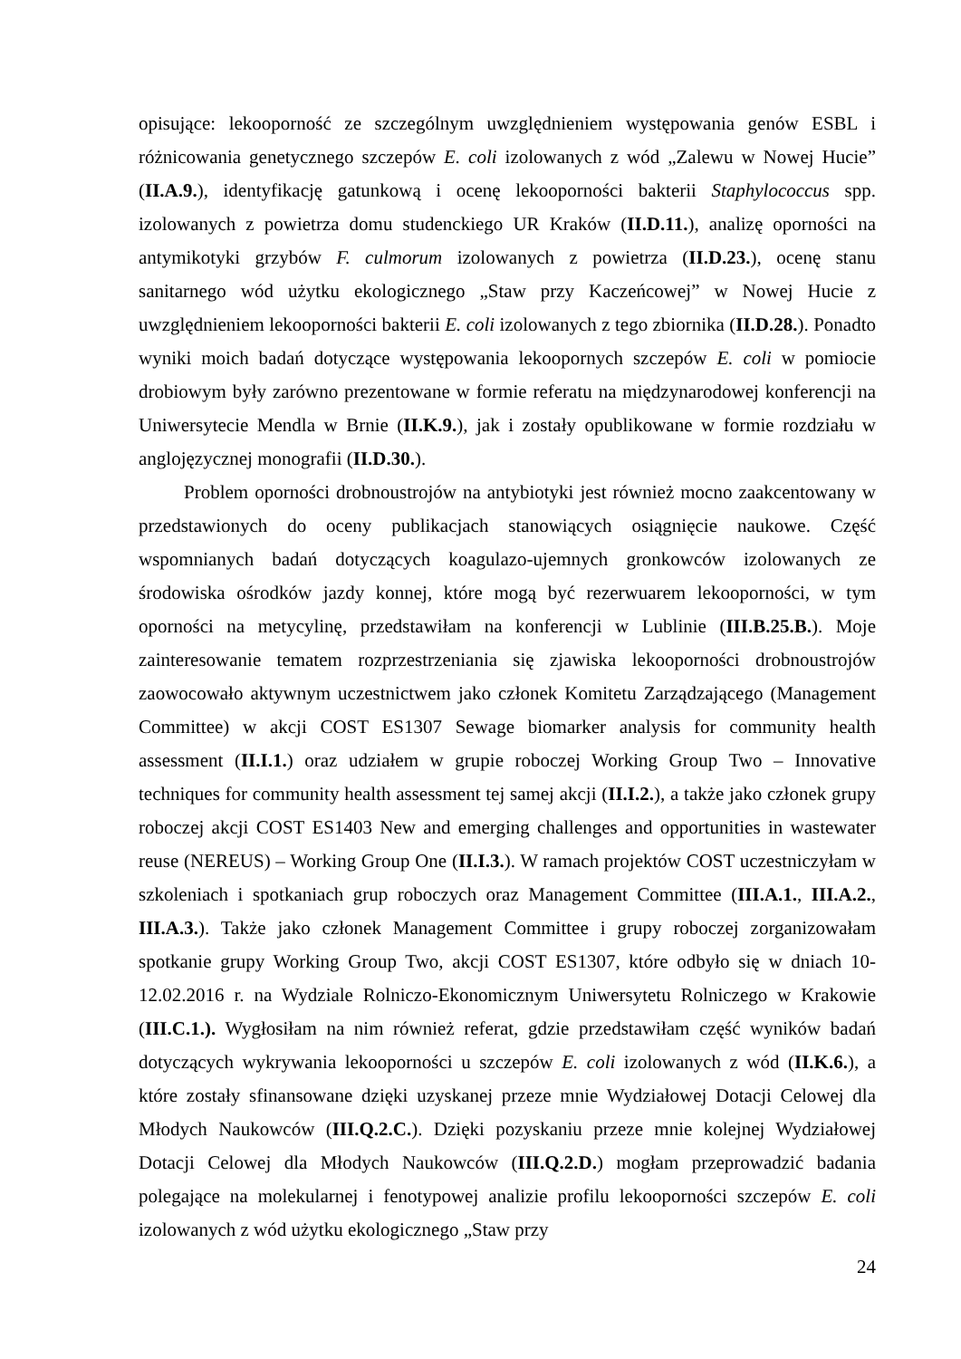opisujące: lekooporność ze szczególnym uwzględnieniem występowania genów ESBL i różnicowania genetycznego szczepów E. coli izolowanych z wód „Zalewu w Nowej Hucie” (II.A.9.), identyfikację gatunkową i ocenę lekooporności bakterii Staphylococcus spp. izolowanych z powietrza domu studenckiego UR Kraków (II.D.11.), analizę oporności na antymikotyki grzybów F. culmorum izolowanych z powietrza (II.D.23.), ocenę stanu sanitarnego wód użytku ekologicznego „Staw przy Kaczeńcowej” w Nowej Hucie z uwzględnieniem lekooporności bakterii E. coli izolowanych z tego zbiornika (II.D.28.). Ponadto wyniki moich badań dotyczące występowania lekoopornych szczepów E. coli w pomiocie drobiowym były zarówno prezentowane w formie referatu na międzynarodowej konferencji na Uniwersytecie Mendla w Brnie (II.K.9.), jak i zostały opublikowane w formie rozdziału w anglojęzycznej monografii (II.D.30.).
Problem oporności drobnoustrojów na antybiotyki jest również mocno zaakcentowany w przedstawionych do oceny publikacjach stanowiących osiągnięcie naukowe. Część wspomnianych badań dotyczących koagulazo-ujemnych gronkowców izolowanych ze środowiska ośrodków jazdy konnej, które mogą być rezerwuarem lekooporności, w tym oporności na metycylinę, przedstawiłam na konferencji w Lublinie (III.B.25.B.). Moje zainteresowanie tematem rozprzestrzeniania się zjawiska lekooporności drobnoustrojów zaowocowało aktywnym uczestnictwem jako członek Komitetu Zarządzającego (Management Committee) w akcji COST ES1307 Sewage biomarker analysis for community health assessment (II.I.1.) oraz udziałem w grupie roboczej Working Group Two – Innovative techniques for community health assessment tej samej akcji (II.I.2.), a także jako członek grupy roboczej akcji COST ES1403 New and emerging challenges and opportunities in wastewater reuse (NEREUS) – Working Group One (II.I.3.). W ramach projektów COST uczestniczyłam w szkoleniach i spotkaniach grup roboczych oraz Management Committee (III.A.1., III.A.2., III.A.3.). Także jako członek Management Committee i grupy roboczej zorganizowałam spotkanie grupy Working Group Two, akcji COST ES1307, które odbyło się w dniach 10-12.02.2016 r. na Wydziale Rolniczo-Ekonomicznym Uniwersytetu Rolniczego w Krakowie (III.C.1.). Wygłosiłam na nim również referat, gdzie przedstawiłam część wyników badań dotyczących wykrywania lekooporności u szczepów E. coli izolowanych z wód (II.K.6.), a które zostały sfinansowane dzięki uzyskanej przeze mnie Wydziałowej Dotacji Celowej dla Młodych Naukowców (III.Q.2.C.). Dzięki pozyskaniu przeze mnie kolejnej Wydziałowej Dotacji Celowej dla Młodych Naukowców (III.Q.2.D.) mogłam przeprowadzić badania polegające na molekularnej i fenotypowej analizie profilu lekooporności szczepów E. coli izolowanych z wód użytku ekologicznego „Staw przy
24